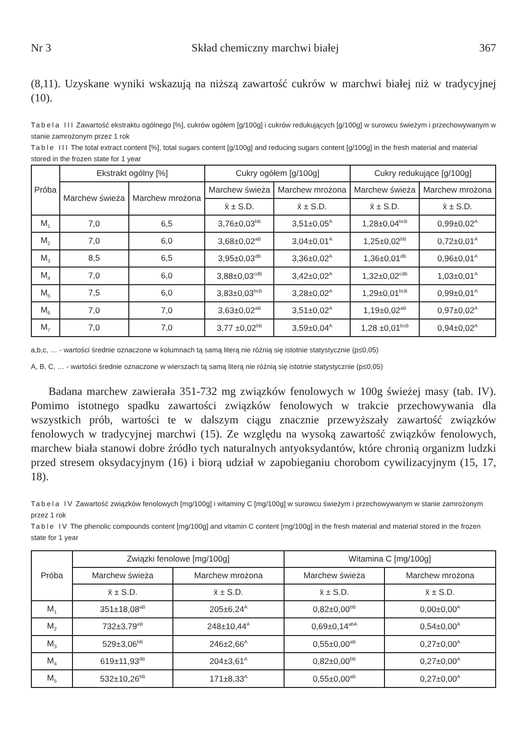Nr 3 Skład chemiczny marchwi białej 367
(8,11). Uzyskane wyniki wskazują na niższą zawartość cukrów w marchwi białej niż w tradycyjnej (10).
Tabela III Zawartość ekstraktu ogólnego [%], cukrów ogółem [g/100g] i cukrów redukujących [g/100g] w surowcu świeżym i przechowywanym w stanie zamrożonym przez 1 rok
Table III The total extract content [%], total sugars content [g/100g] and reducing sugars content [g/100g] in the fresh material and material stored in the frozen state for 1 year
| Próba | Ekstrakt ogólny [%] | | Cukry ogółem [g/100g] | | Cukry redukujące [g/100g] | |
| --- | --- | --- | --- | --- | --- | --- |
| | Marchew świeża | Marchew mrożona | Marchew świeża | Marchew mrożona | Marchew świeża | Marchew mrożona |
| | | | x̄ ± S.D. | x̄ ± S.D. | x̄ ± S.D. | x̄ ± S.D. |
| M<sub>1</sub> | 7,0 | 6,5 | 3,76±0,03<sup>bB</sup> | 3,51±0,05<sup>A</sup> | 1,28±0,04<sup>bcB</sup> | 0,99±0,02<sup>A</sup> |
| M<sub>2</sub> | 7,0 | 6,0 | 3,68±0,02<sup>aB</sup> | 3,04±0,01<sup>A</sup> | 1,25±0,02<sup>bB</sup> | 0,72±0,01<sup>A</sup> |
| M<sub>3</sub> | 8,5 | 6,5 | 3,95±0,03<sup>dB</sup> | 3,36±0,02<sup>A</sup> | 1,36±0,01<sup>dB</sup> | 0,96±0,01<sup>A</sup> |
| M<sub>4</sub> | 7,0 | 6,0 | 3,88±0,03<sup>cdB</sup> | 3,42±0,02<sup>A</sup> | 1,32±0,02<sup>cdB</sup> | 1,03±0,01<sup>A</sup> |
| M<sub>5</sub> | 7,5 | 6,0 | 3,83±0,03<sup>bcB</sup> | 3,28±0,02<sup>A</sup> | 1,29±0,01<sup>bcB</sup> | 0,99±0,01<sup>A</sup> |
| M<sub>6</sub> | 7,0 | 7,0 | 3,63±0,02<sup>aB</sup> | 3,51±0,02<sup>A</sup> | 1,19±0,02<sup>aB</sup> | 0,97±0,02<sup>A</sup> |
| M<sub>7</sub> | 7,0 | 7,0 | 3,77 ±0,02<sup>bB</sup> | 3,59±0,04<sup>A</sup> | 1,28 ±0,01<sup>bcB</sup> | 0,94±0,02<sup>A</sup> |
a,b,c, … - wartości średnie oznaczone w kolumnach tą samą literą nie różnią się istotnie statystycznie (p≤0,05)
A, B, C, … - wartości średnie oznaczone w wierszach tą samą literą nie różnią się istotnie statystycznie (p≤0,05)
Badana marchew zawierała 351-732 mg związków fenolowych w 100g świeżej masy (tab. IV). Pomimo istotnego spadku zawartości związków fenolowych w trakcie przechowywania dla wszystkich prób, wartości te w dalszym ciągu znacznie przewyższały zawartość związków fenolowych w tradycyjnej marchwi (15). Ze względu na wysoką zawartość związków fenolowych, marchew biała stanowi dobre źródło tych naturalnych antyoksydantów, które chronią organizm ludzki przed stresem oksydacyjnym (16) i biorą udział w zapobieganiu chorobom cywilizacyjnym (15, 17, 18).
Tabela IV Zawartość związków fenolowych [mg/100g] i witaminy C [mg/100g] w surowcu świeżym i przechowywanym w stanie zamrożonym przez 1 rok
Table IV The phenolic compounds content [mg/100g] and vitamin C content [mg/100g] in the fresh material and material stored in the frozen state for 1 year
| Próba | Związki fenolowe [mg/100g] | | Witamina C [mg/100g] | |
| --- | --- | --- | --- | --- |
| | Marchew świeża | Marchew mrożona | Marchew świeża | Marchew mrożona |
| | x̄ ± S.D. | x̄ ± S.D. | x̄ ± S.D. | x̄ ± S.D. |
| M<sub>1</sub> | 351±18,08<sup>aB</sup> | 205±6,24<sup>A</sup> | 0,82±0,00<sup>bB</sup> | 0,00±0,00<sup>A</sup> |
| M<sub>2</sub> | 732±3,79<sup>eB</sup> | 248±10,44<sup>A</sup> | 0,69±0,14<sup>abA</sup> | 0,54±0,00<sup>A</sup> |
| M<sub>3</sub> | 529±3,06<sup>bB</sup> | 246±2,66<sup>A</sup> | 0,55±0,00<sup>aB</sup> | 0,27±0,00<sup>A</sup> |
| M<sub>4</sub> | 619±11,93<sup>dB</sup> | 204±3,61<sup>A</sup> | 0,82±0,00<sup>bB</sup> | 0,27±0,00<sup>A</sup> |
| M<sub>5</sub> | 532±10,26<sup>bB</sup> | 171±8,33<sup>A</sup> | 0,55±0,00<sup>aB</sup> | 0,27±0,00<sup>A</sup> |